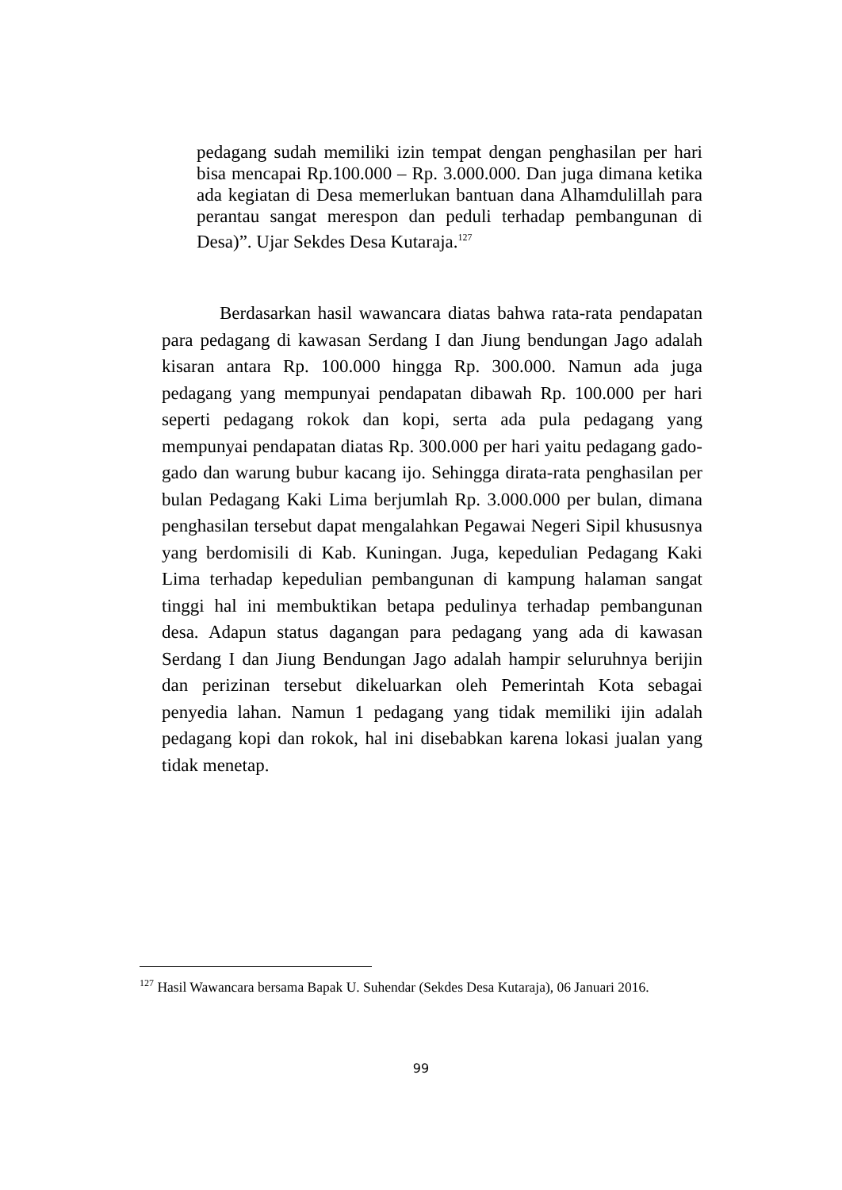pedagang sudah memiliki izin tempat dengan penghasilan per hari bisa mencapai Rp.100.000 – Rp. 3.000.000. Dan juga dimana ketika ada kegiatan di Desa memerlukan bantuan dana Alhamdulillah para perantau sangat merespon dan peduli terhadap pembangunan di Desa)”. Ujar Sekdes Desa Kutaraja.<sup>127</sup>
Berdasarkan hasil wawancara diatas bahwa rata-rata pendapatan para pedagang di kawasan Serdang I dan Jiung bendungan Jago adalah kisaran antara Rp. 100.000 hingga Rp. 300.000. Namun ada juga pedagang yang mempunyai pendapatan dibawah Rp. 100.000 per hari seperti pedagang rokok dan kopi, serta ada pula pedagang yang mempunyai pendapatan diatas Rp. 300.000 per hari yaitu pedagang gado-gado dan warung bubur kacang ijo. Sehingga dirata-rata penghasilan per bulan Pedagang Kaki Lima berjumlah Rp. 3.000.000 per bulan, dimana penghasilan tersebut dapat mengalahkan Pegawai Negeri Sipil khususnya yang berdomisili di Kab. Kuningan. Juga, kepedulian Pedagang Kaki Lima terhadap kepedulian pembangunan di kampung halaman sangat tinggi hal ini membuktikan betapa pedulinya terhadap pembangunan desa. Adapun status dagangan para pedagang yang ada di kawasan Serdang I dan Jiung Bendungan Jago adalah hampir seluruhnya berijin dan perizinan tersebut dikeluarkan oleh Pemerintah Kota sebagai penyedia lahan. Namun 1 pedagang yang tidak memiliki ijin adalah pedagang kopi dan rokok, hal ini disebabkan karena lokasi jualan yang tidak menetap.
<sup>127</sup> Hasil Wawancara bersama Bapak U. Suhendar (Sekdes Desa Kutaraja), 06 Januari 2016.
99